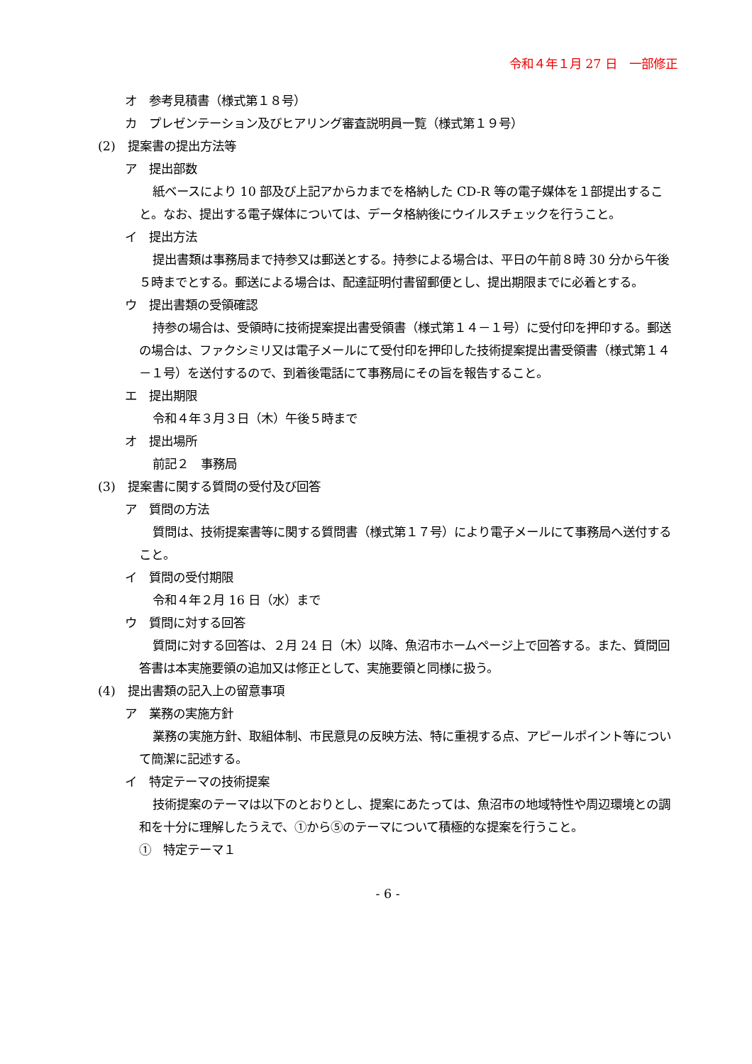令和４年１月 27 日　一部修正
オ　参考見積書（様式第１８号）
カ　プレゼンテーション及びヒアリング審査説明員一覧（様式第１９号）
(2)　提案書の提出方法等
ア　提出部数
紙ベースにより 10 部及び上記アからカまでを格納した CD-R 等の電子媒体を１部提出すること。なお、提出する電子媒体については、データ格納後にウイルスチェックを行うこと。
イ　提出方法
提出書類は事務局まで持参又は郵送とする。持参による場合は、平日の午前８時 30 分から午後５時までとする。郵送による場合は、配達証明付書留郵便とし、提出期限までに必着とする。
ウ　提出書類の受領確認
持参の場合は、受領時に技術提案提出書受領書（様式第１４－１号）に受付印を押印する。郵送の場合は、ファクシミリ又は電子メールにて受付印を押印した技術提案提出書受領書（様式第１４－１号）を送付するので、到着後電話にて事務局にその旨を報告すること。
エ　提出期限
令和４年３月３日（木）午後５時まで
オ　提出場所
前記２　事務局
(3)　提案書に関する質問の受付及び回答
ア　質問の方法
質問は、技術提案書等に関する質問書（様式第１７号）により電子メールにて事務局へ送付すること。
イ　質問の受付期限
令和４年２月 16 日（水）まで
ウ　質問に対する回答
質問に対する回答は、２月 24 日（木）以降、魚沼市ホームページ上で回答する。また、質問回答書は本実施要領の追加又は修正として、実施要領と同様に扱う。
(4)　提出書類の記入上の留意事項
ア　業務の実施方針
業務の実施方針、取組体制、市民意見の反映方法、特に重視する点、アピールポイント等について簡潔に記述する。
イ　特定テーマの技術提案
技術提案のテーマは以下のとおりとし、提案にあたっては、魚沼市の地域特性や周辺環境との調和を十分に理解したうえで、①から⑤のテーマについて積極的な提案を行うこと。
①　特定テーマ１
- 6 -